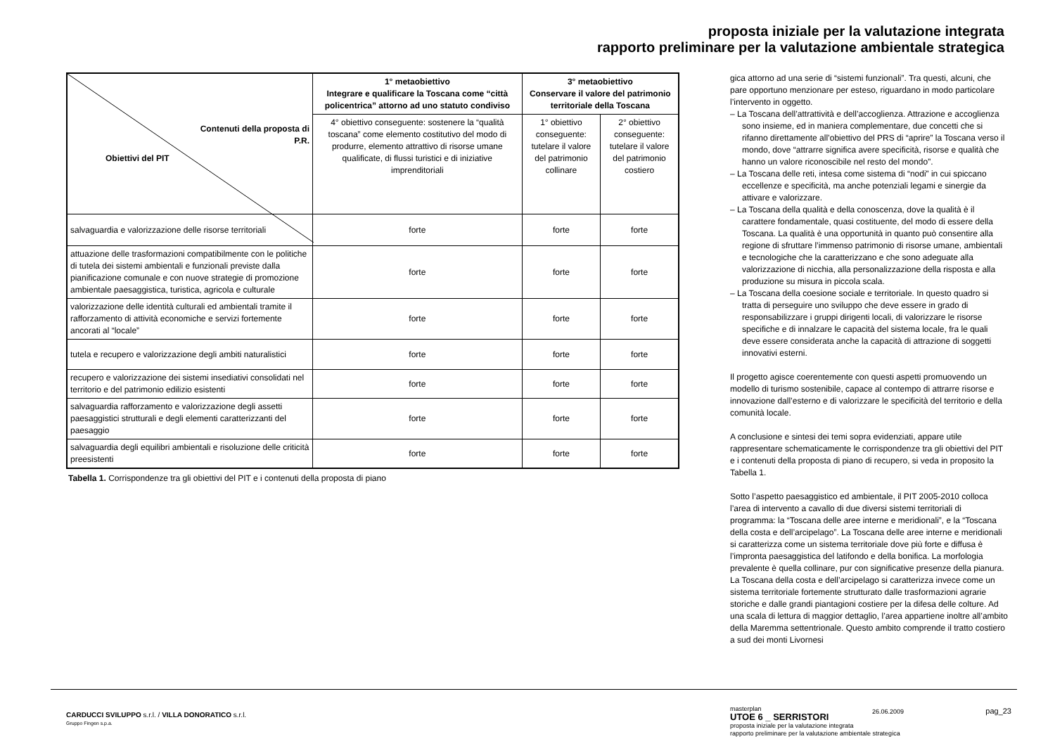proposta iniziale per la valutazione integrata
rapporto preliminare per la valutazione ambientale strategica
| Contenuti della proposta di P.R. Obiettivi del PIT | 1° metaobiettivo Integrare e qualificare la Toscana come “città policentrica” attorno ad uno statuto condiviso | 3° metaobiettivo Conservare il valore del patrimonio territoriale della Toscana | |
| --- | --- | --- | --- |
| | 4° obiettivo conseguente: sostenere la “qualità toscana” come elemento costitutivo del modo di produrre, elemento attrattivo di risorse umane qualificate, di flussi turistici e di iniziative imprenditoriali | 1° obiettivo conseguente: tutelare il valore del patrimonio collinare | 2° obiettivo conseguente: tutelare il valore del patrimonio costiero |
| salvaguardia e valorizzazione delle risorse territoriali | forte | forte | forte |
| attuazione delle trasformazioni compatibilmente con le politiche di tutela dei sistemi ambientali e funzionali previste dalla pianificazione comunale e con nuove strategie di promozione ambientale paesaggistica, turistica, agricola e culturale | forte | forte | forte |
| valorizzazione delle identità culturali ed ambientali tramite il rafforzamento di attività economiche e servizi fortemente ancorati al “locale” | forte | forte | forte |
| tutela e recupero e valorizzazione degli ambiti naturalistici | forte | forte | forte |
| recupero e valorizzazione dei sistemi insediativi consolidati nel territorio e del patrimonio edilizio esistenti | forte | forte | forte |
| salvaguardia rafforzamento e valorizzazione degli assetti paesaggistici strutturali e degli elementi caratterizzanti del paesaggio | forte | forte | forte |
| salvaguardia degli equilibri ambientali e risoluzione delle criticità preesistenti | forte | forte | forte |
Tabella 1. Corrispondenze tra gli obiettivi del PIT e i contenuti della proposta di piano
gica attorno ad una serie di “sistemi funzionali”. Tra questi, alcuni, che pare opportuno menzionare per esteso, riguardano in modo particolare l’intervento in oggetto.
– La Toscana dell’attrattività e dell’accoglienza. Attrazione e accoglienza sono insieme, ed in maniera complementare, due concetti che si rifanno direttamente all’obiettivo del PRS di “aprire” la Toscana verso il mondo, dove “attrarre significa avere specificità, risorse e qualità che hanno un valore riconoscibile nel resto del mondo”.
– La Toscana delle reti, intesa come sistema di “nodi” in cui spiccano eccellenze e specificità, ma anche potenziali legami e sinergie da attivare e valorizzare.
– La Toscana della qualità e della conoscenza, dove la qualità è il carattere fondamentale, quasi costituente, del modo di essere della Toscana. La qualità è una opportunità in quanto può consentire alla regione di sfruttare l’immenso patrimonio di risorse umane, ambientali e tecnologiche che la caratterizzano e che sono adeguate alla valorizzazione di nicchia, alla personalizzazione della risposta e alla produzione su misura in piccola scala.
– La Toscana della coesione sociale e territoriale. In questo quadro si tratta di perseguire uno sviluppo che deve essere in grado di responsabilizzare i gruppi dirigenti locali, di valorizzare le risorse specifiche e di innalzare le capacità del sistema locale, fra le quali deve essere considerata anche la capacità di attrazione di soggetti innovativi esterni.
Il progetto agisce coerentemente con questi aspetti promuovendo un modello di turismo sostenibile, capace al contempo di attrarre risorse e innovazione dall’esterno e di valorizzare le specificità del territorio e della comunità locale.
A conclusione e sintesi dei temi sopra evidenziati, appare utile rappresentare schematicamente le corrispondenze tra gli obiettivi del PIT e i contenuti della proposta di piano di recupero, si veda in proposito la Tabella 1.
Sotto l’aspetto paesaggistico ed ambientale, il PIT 2005-2010 colloca l’area di intervento a cavallo di due diversi sistemi territoriali di programma: la “Toscana delle aree interne e meridionali”, e la “Toscana della costa e dell’arcipelago”. La Toscana delle aree interne e meridionali si caratterizza come un sistema territoriale dove più forte e diffusa è l’impronta paesaggistica del latifondo e della bonifica. La morfologia prevalente è quella collinare, pur con significative presenze della pianura. La Toscana della costa e dell’arcipelago si caratterizza invece come un sistema territoriale fortemente strutturato dalle trasformazioni agrarie storiche e dalle grandi piantagioni costiere per la difesa delle colture. Ad una scala di lettura di maggior dettaglio, l’area appartiene inoltre all’ambito della Maremma settentrionale. Questo ambito comprende il tratto costiero a sud dei monti Livornesi
CARDUCCI SVILUPPO s.r.l. / VILLA DONORATICO s.r.l.
Gruppo Fingen s.p.a.
masterplan
UTOE 6 _ SERRISTORI
proposta iniziale per la valutazione integrata
rapporto preliminare per la valutazione ambientale strategica
26.06.2009 pag_23